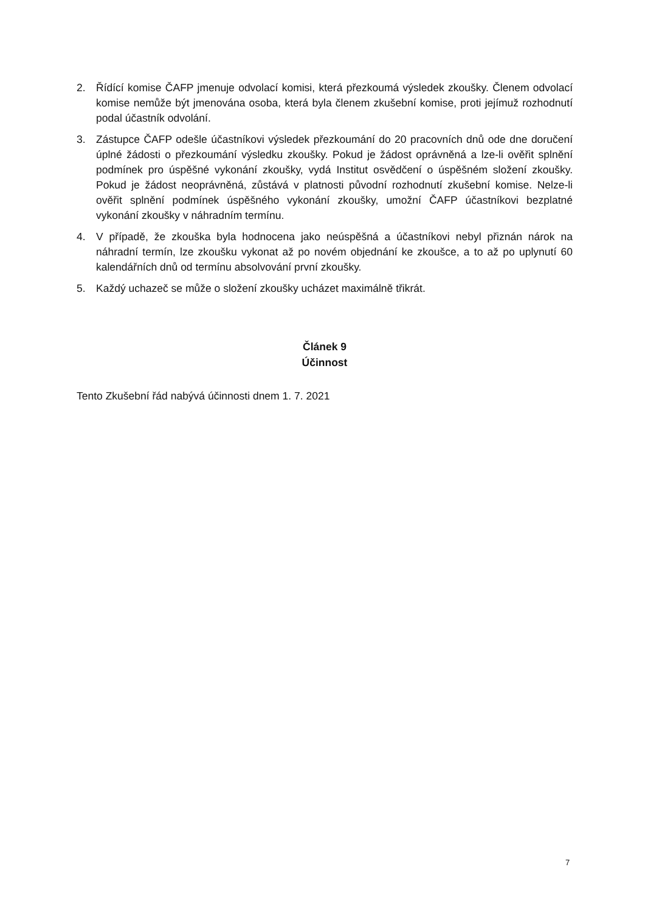2. Řídící komise ČAFP jmenuje odvolací komisi, která přezkoumá výsledek zkoušky. Členem odvolací komise nemůže být jmenována osoba, která byla členem zkušební komise, proti jejímuž rozhodnutí podal účastník odvolání.
3. Zástupce ČAFP odešle účastníkovi výsledek přezkoumání do 20 pracovních dnů ode dne doručení úplné žádosti o přezkoumání výsledku zkoušky. Pokud je žádost oprávněná a lze-li ověřit splnění podmínek pro úspěšné vykonání zkoušky, vydá Institut osvědčení o úspěšném složení zkoušky. Pokud je žádost neoprávněná, zůstává v platnosti původní rozhodnutí zkušební komise. Nelze-li ověřit splnění podmínek úspěšného vykonání zkoušky, umožní ČAFP účastníkovi bezplatné vykonání zkoušky v náhradním termínu.
4. V případě, že zkouška byla hodnocena jako neúspěšná a účastníkovi nebyl přiznán nárok na náhradní termín, lze zkoušku vykonat až po novém objednání ke zkoušce, a to až po uplynutí 60 kalendářních dnů od termínu absolvování první zkoušky.
5. Každý uchazeč se může o složení zkoušky ucházet maximálně třikrát.
Článek 9
Účinnost
Tento Zkušební řád nabývá účinnosti dnem 1. 7. 2021
7